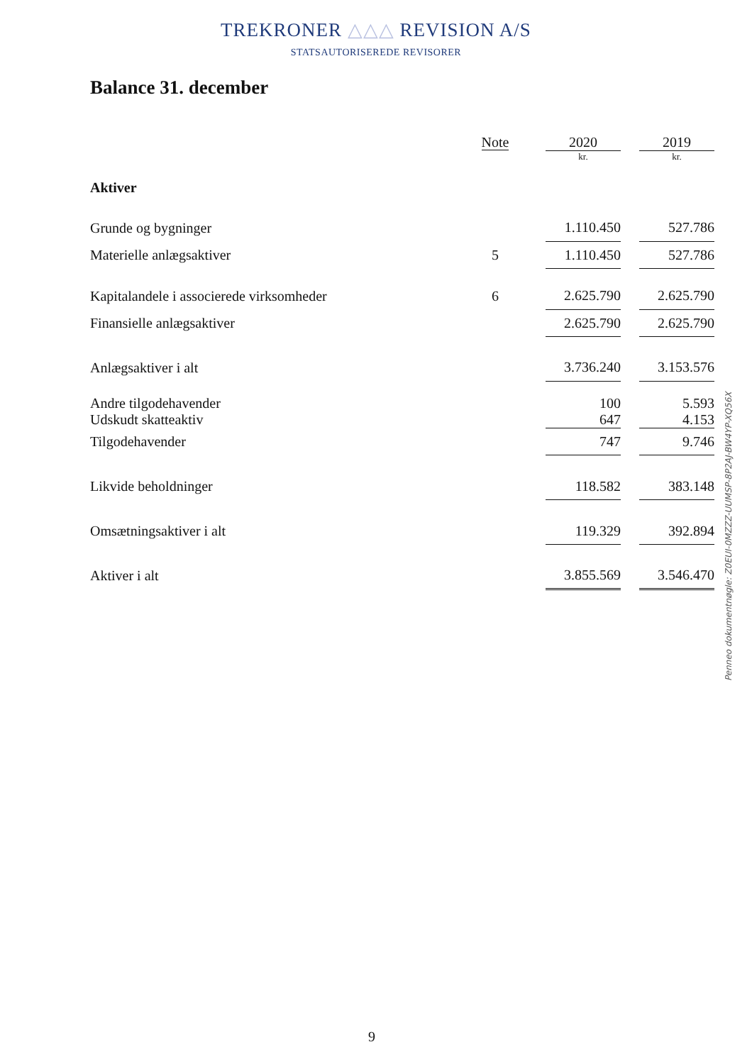TREKRONER △△△ REVISION A/S
STATSAUTORISEREDE REVISORER
Balance 31. december
| | Note | | 2020 | | 2019 |
| | | | kr. | | kr. |
| Aktiver | | | | | |
| Grunde og bygninger | | | 1.110.450 | | 527.786 |
| Materielle anlægsaktiver | 5 | | 1.110.450 | | 527.786 |
| Kapitalandele i associerede virksomheder | 6 | | 2.625.790 | | 2.625.790 |
| Finansielle anlægsaktiver | | | 2.625.790 | | 2.625.790 |
| Anlægsaktiver i alt | | | 3.736.240 | | 3.153.576 |
| Andre tilgodehavender | | | 100 | | 5.593 |
| Udskudt skatteaktiv | | | 647 | | 4.153 |
| Tilgodehavender | | | 747 | | 9.746 |
| Likvide beholdninger | | | 118.582 | | 383.148 |
| Omsætningsaktiver i alt | | | 119.329 | | 392.894 |
| Aktiver i alt | | | 3.855.569 | | 3.546.470 |
Penneo dokumentnøgle: Z0EUI-0MZZZ-UUMSP-8P2AJ-BW4YP-XQ56X
9